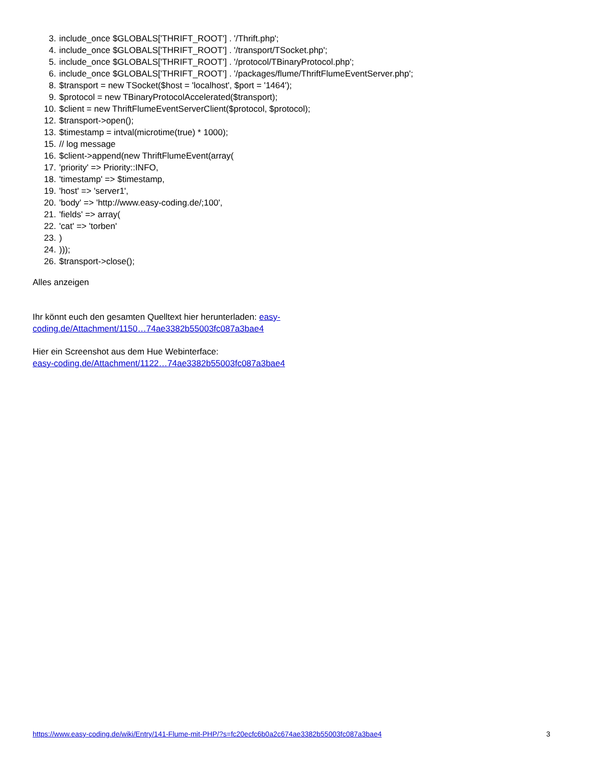3. include_once $GLOBALS['THRIFT_ROOT'] . '/Thrift.php';
4. include_once $GLOBALS['THRIFT_ROOT'] . '/transport/TSocket.php';
5. include_once $GLOBALS['THRIFT_ROOT'] . '/protocol/TBinaryProtocol.php';
6. include_once $GLOBALS['THRIFT_ROOT'] . '/packages/flume/ThriftFlumeEventServer.php';
8. $transport = new TSocket($host = 'localhost', $port = '1464');
9. $protocol = new TBinaryProtocolAccelerated($transport);
10. $client = new ThriftFlumeEventServerClient($protocol, $protocol);
12. $transport->open();
13. $timestamp = intval(microtime(true) * 1000);
15. // log message
16. $client->append(new ThriftFlumeEvent(array(
17. 'priority' => Priority::INFO,
18. 'timestamp' => $timestamp,
19. 'host' => 'server1',
20. 'body' => 'http://www.easy-coding.de/;100',
21. 'fields' => array(
22. 'cat' => 'torben'
23.)
24.)));
26. $transport->close();
Alles anzeigen
Ihr könnt euch den gesamten Quelltext hier herunterladen: easy-
coding.de/Attachment/1150…74ae3382b55003fc087a3bae4
Hier ein Screenshot aus dem Hue Webinterface:
easy-coding.de/Attachment/1122…74ae3382b55003fc087a3bae4
https://www.easy-coding.de/wiki/Entry/141-Flume-mit-PHP/?s=fc20ecfc6b0a2c674ae3382b55003fc087a3bae4 3